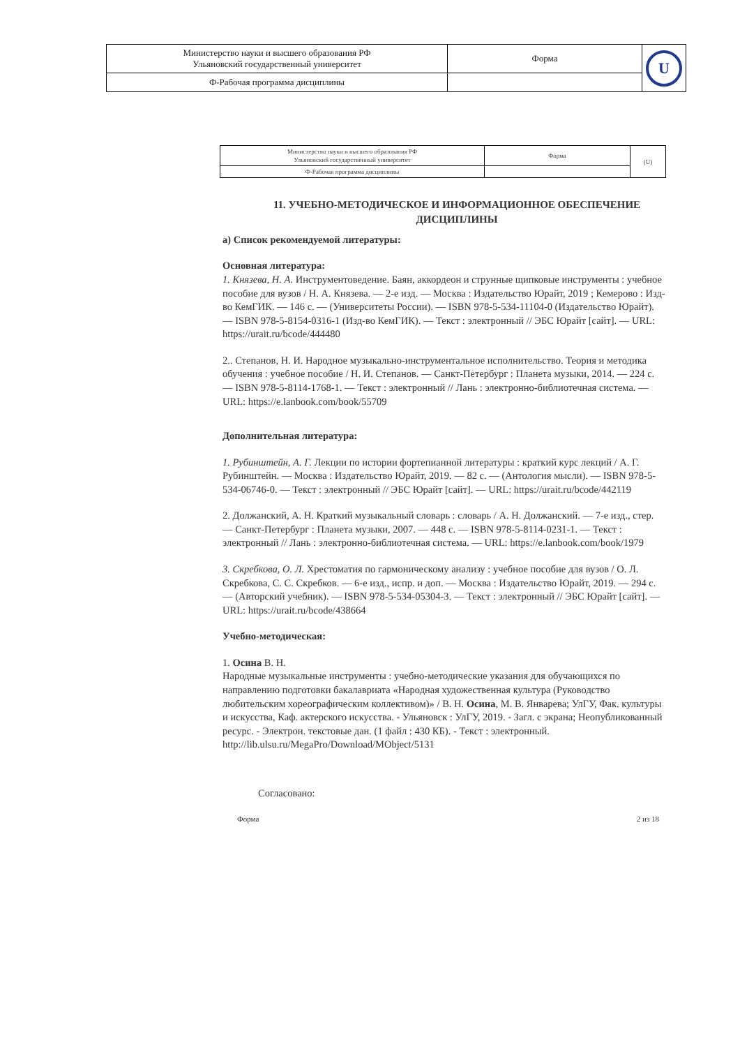| Министерство науки и высшего образования РФ Ульяновский государственный университет | Форма | U |
| Ф-Рабочая программа дисциплины | | |
| Министерство науки и высшего образования РФ Ульяновский государственный университет | Форма | (U) |
| Ф-Рабочая программа дисциплины | | |
11. УЧЕБНО-МЕТОДИЧЕСКОЕ И ИНФОРМАЦИОННОЕ ОБЕСПЕЧЕНИЕ ДИСЦИПЛИНЫ
а) Список рекомендуемой литературы:
Основная литература:
1. Князева, Н. А. Инструментоведение. Баян, аккордеон и струнные щипковые инструменты : учебное пособие для вузов / Н. А. Князева. — 2-е изд. — Москва : Издательство Юрайт, 2019 ; Кемерово : Изд-во КемГИК. — 146 с. — (Университеты России). — ISBN 978-5-534-11104-0 (Издательство Юрайт). — ISBN 978-5-8154-0316-1 (Изд-во КемГИК). — Текст : электронный // ЭБС Юрайт [сайт]. — URL: https://urait.ru/bcode/444480
2.. Степанов, Н. И. Народное музыкально-инструментальное исполнительство. Теория и методика обучения : учебное пособие / Н. И. Степанов. — Санкт-Петербург : Планета музыки, 2014. — 224 с. — ISBN 978-5-8114-1768-1. — Текст : электронный // Лань : электронно-библиотечная система. — URL: https://e.lanbook.com/book/55709
Дополнительная литература:
1. Рубинштейн, А. Г. Лекции по истории фортепианной литературы : краткий курс лекций / А. Г. Рубинштейн. — Москва : Издательство Юрайт, 2019. — 82 с. — (Антология мысли). — ISBN 978-5-534-06746-0. — Текст : электронный // ЭБС Юрайт [сайт]. — URL: https://urait.ru/bcode/442119
2. Должанский, А. Н. Краткий музыкальный словарь : словарь / А. Н. Должанский. — 7-е изд., стер. — Санкт-Петербург : Планета музыки, 2007. — 448 с. — ISBN 978-5-8114-0231-1. — Текст : электронный // Лань : электронно-библиотечная система. — URL: https://e.lanbook.com/book/1979
3. Скребкова, О. Л. Хрестоматия по гармоническому анализу : учебное пособие для вузов / О. Л. Скребкова, С. С. Скребков. — 6-е изд., испр. и доп. — Москва : Издательство Юрайт, 2019. — 294 с. — (Авторский учебник). — ISBN 978-5-534-05304-3. — Текст : электронный // ЭБС Юрайт [сайт]. — URL: https://urait.ru/bcode/438664
Учебно-методическая:
1. Осина В. Н.
Народные музыкальные инструменты : учебно-методические указания для обучающихся по направлению подготовки бакалавриата «Народная художественная культура (Руководство любительским хореографическим коллективом)» / В. Н. Осина, М. В. Январева; УлГУ, Фак. культуры и искусства, Каф. актерского искусства. - Ульяновск : УлГУ, 2019. - Загл. с экрана; Неопубликованный ресурс. - Электрон. текстовые дан. (1 файл : 430 КБ). - Текст : электронный.
http://lib.ulsu.ru/MegaPro/Download/MObject/5131
Согласовано:
Форма 2 из 18